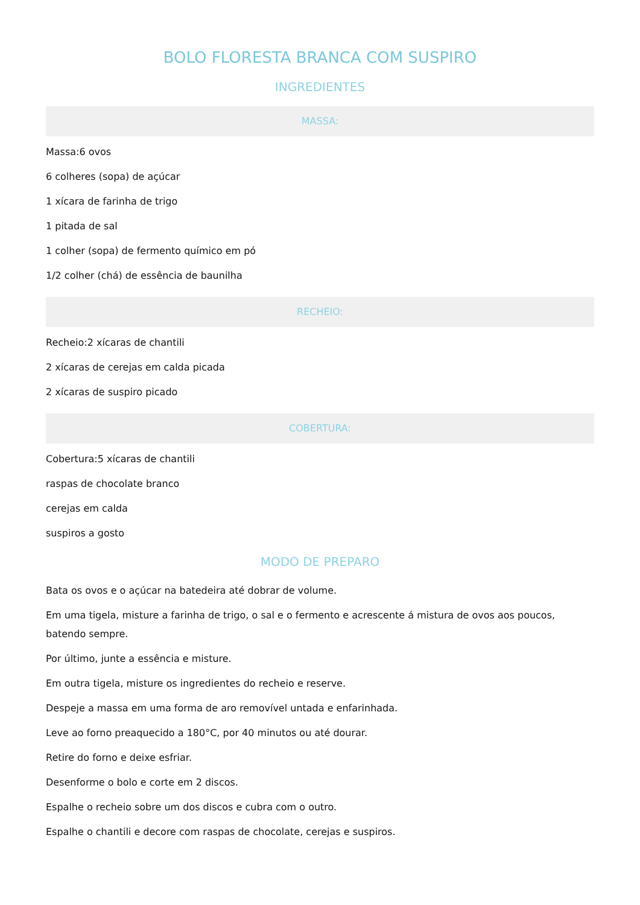BOLO FLORESTA BRANCA COM SUSPIRO
INGREDIENTES
MASSA:
Massa:6 ovos
6 colheres (sopa) de açúcar
1 xícara de farinha de trigo
1 pitada de sal
1 colher (sopa) de fermento químico em pó
1/2 colher (chá) de essência de baunilha
RECHEIO:
Recheio:2 xícaras de chantili
2 xícaras de cerejas em calda picada
2 xícaras de suspiro picado
COBERTURA:
Cobertura:5 xícaras de chantili
raspas de chocolate branco
cerejas em calda
suspiros a gosto
MODO DE PREPARO
Bata os ovos e o açúcar na batedeira até dobrar de volume.
Em uma tigela, misture a farinha de trigo, o sal e o fermento e acrescente á mistura de ovos aos poucos, batendo sempre.
Por último, junte a essência e misture.
Em outra tigela, misture os ingredientes do recheio e reserve.
Despeje a massa em uma forma de aro removível untada e enfarinhada.
Leve ao forno preaquecido a 180°C, por 40 minutos ou até dourar.
Retire do forno e deixe esfriar.
Desenforme o bolo e corte em 2 discos.
Espalhe o recheio sobre um dos discos e cubra com o outro.
Espalhe o chantili e decore com raspas de chocolate, cerejas e suspiros.